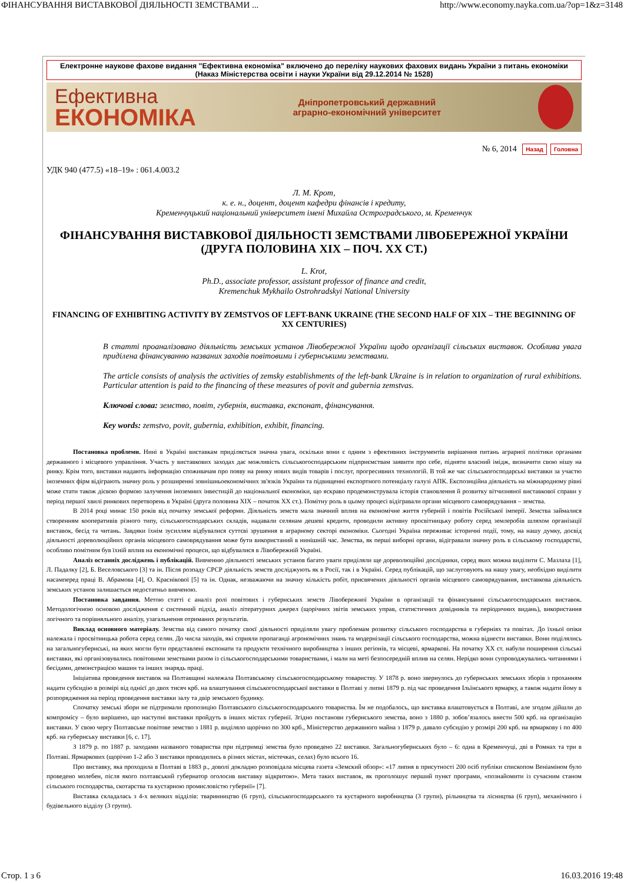ФІНАНСУВАННЯ ВИСТАВКОВОЇ ДІЯЛЬНОСТІ ЗЕМСТВАМИ ... http://www.economy.nayka.com.ua/?op=1&z=3148
Електронне наукове фахове видання "Ефективна економіка" включено до переліку наукових фахових видань України з питань економіки (Наказ Міністерства освіти і науки України від 29.12.2014 № 1528)
Ефективна
ЕКОНОМІКА
Дніпропетровський державний
аграрно-економічний університет
№ 6, 2014 Назад Головна
УДК 940 (477.5) «18–19» : 061.4.003.2
Л. М. Крот,
к. е. н., доцент, доцент кафедри фінансів і кредиту,
Кременчуцький національний університет імені Михайла Остроградського, м. Кременчук
ФІНАНСУВАННЯ ВИСТАВКОВОЇ ДІЯЛЬНОСТІ ЗЕМСТВАМИ ЛІВОБЕРЕЖНОЇ УКРАЇНИ
(ДРУГА ПОЛОВИНА ХІХ – ПОЧ. ХХ СТ.)
L. Krot,
Ph.D., associate professor, assistant professor of finance and credit,
Kremenchuk Mykhailo Ostrohradskyi National University
FINANCING OF EXHIBITING ACTIVITY BY ZEMSTVOS OF LEFT-BANK UKRAINE (THE SECOND HALF OF XIX – THE BEGINNING OF XX CENTURIES)
В статті проаналізовано діяльність земських установ Лівобережної України щодо організації сільських виставок. Особлива увага приділена фінансуванню названих заходів повітовими і губернськими земствами.
The article consists of analysis the activities of zemsky establishments of the left-bank Ukraine is in relation to organization of rural exhibitions. Particular attention is paid to the financing of these measures of povit and gubernia zemstvas.
Ключові слова: земство, повіт, губернія, виставка, експонат, фінансування.
Key words: zemstvo, povit, gubernia, exhibition, exhibit, financing.
Постановка проблеми. Нині в Україні виставкам приділяється значна увага, оскільки вони є одним з ефективних інструментів вирішення питань аграрної політики органами державного і місцевого управління. Участь у виставкових заходах дає можливість сільськогосподарським підприємствам заявити про себе, підняти власний імідж, визначити свою нішу на ринку. Крім того, виставки надають інформацію споживачам про появу на ринку нових видів товарів і послуг, прогресивних технологій. В той же час сільськогосподарські виставки за участю іноземних фірм відіграють значну роль у розширенні зовнішньоекономічних зв'язків України та підвищенні експортного потенціалу галузі АПК. Експозиційна діяльність на міжнародному рівні може стати також дієвою формою залучення іноземних інвестицій до національної економіки, що яскраво продемонструвала історія становлення й розвитку вітчизняної виставкової справи у період першої хвилі ринкових перетворень в Україні (друга половина ХІХ – початок ХХ ст.). Помітну роль в цьому процесі відігравали органи місцевого самоврядування – земства.
В 2014 році минає 150 років від початку земської реформи. Діяльність земств мала значний вплив на економічне життя губерній і повітів Російської імперії. Земства займалися створенням кооперативів різного типу, сільськогосподарських складів, надавали селянам дешеві кредити, проводили активну просвітницьку роботу серед землеробів шляхом організації виставок, бесід та читань. Завдяки їхнім зусиллям відбувалися суттєві зрушення в аграрному секторі економіки. Сьогодні Україна переживає історичні події, тому, на нашу думку, досвід діяльності дореволюційних органів місцевого самоврядування може бути використаний в нинішній час. Земства, як перші виборні органи, відігравали значну роль в сільському господарстві, особливо помітним був їхній вплив на економічні процеси, що відбувалися в Лівобережній Україні.
Аналіз останніх досліджень і публікацій. Вивченню діяльності земських установ багато уваги приділяли ще дореволюційні дослідники, серед яких можна виділити С. Мазлаха [1], Л. Падалку [2], Б. Веселовського [3] та ін. Після розпаду СРСР діяльність земств досліджують як в Росії, так і в Україні. Серед публікацій, що заслуговують на нашу увагу, необхідно виділити насамперед праці В. Абрамова [4], О. Краснікової [5] та ін. Однак, незважаючи на значну кількість робіт, присвячених діяльності органів місцевого самоврядування, виставкова діяльність земських установ залишається недостатньо вивченою.
Постановка завдання. Метою статті є аналіз ролі повітових і губернських земств Лівобережної України в організації та фінансуванні сільськогосподарських виставок. Методологічною основою дослідження є системний підхід, аналіз літературних джерел (щорічних звітів земських управ, статистичних довідників та періодичних видань), використання логічного та порівняльного аналізу, узагальнення отриманих результатів.
Виклад основного матеріалу. Земства від самого початку своєї діяльності приділяли увагу проблемам розвитку сільського господарства в губерніях та повітах. До їхньої опіки належала і просвітницька робота серед селян. До числа заходів, які сприяли пропаганді агрономічних знань та модернізації сільського господарства, можна віднести виставки. Вони поділялись на загальногубернські, на яких могли бути представлені експонати та продукти технічного виробництва з інших регіонів, та місцеві, ярмаркові. На початку ХХ ст. набули поширення сільські виставки, які організовувались повітовими земствами разом із сільськогосподарськими товариствами, і мали на меті безпосередній вплив на селян. Нерідко вони супроводжувались читаннями і бесідами, демонстрацією машин та інших знарядь праці.
Ініціатива проведення виставок на Полтавщині належала Полтавському сільськогосподарському товариству. У 1878 р. воно звернулось до губернських земських зборів з проханням надати субсидію в розмірі від однієї до двох тисяч крб. на влаштування сільськогосподарської виставки в Полтаві у липні 1879 р. під час проведення Ільїнського ярмарку, а також надати йому в розпорядження на період проведення виставки залу та двір земського будинку.
Спочатку земські збори не підтримали пропозицію Полтавського сільськогосподарського товариства. Їм не подобалось, що виставка влаштовується в Полтаві, але згодом дійшли до компромісу – було вирішено, що наступні виставки пройдуть в інших містах губернії. Згідно постанови губернського земства, воно з 1880 р. зобов’язалось внести 500 крб. на організацію виставки. У свою чергу Полтавське повітове земство з 1881 р. виділяло щорічно по 300 крб., Міністерство державного майна з 1879 р. давало субсидію у розмірі 200 крб. на ярмаркову і по 400 крб. на губернську виставки [6, с. 17].
З 1879 р. по 1887 р. заходами названого товариства при підтримці земства було проведено 22 виставки. Загальногубернських було – 6: одна в Кременчуці, дві в Ромнах та три в Полтаві. Ярмаркових (щорічно 1-2 або 3 виставки проводились в різних містах, містечках, селах) було всього 16.
Про виставку, яка проходила в Полтаві в 1883 р., доволі докладно розповідала місцева газета «Земский обзор»: «17 липня в присутності 200 осіб публіки єпископом Веніаміном було проведено молебен, після якого полтавський губернатор оголосив виставку відкритою». Мета таких виставок, як проголошує перший пункт програми, «познайомити із сучасним станом сільського господарства, скотарства та кустарною промисловістю губернії» [7].
Виставка складалась з 4-х великих відділів: тваринництво (6 груп), сільськогосподарського та кустарного виробництва (3 групи), рільництва та лісництва (6 груп), механічного і будівельного відділу (3 групи).
Стор. 1 з 6 16.03.2016 19:48